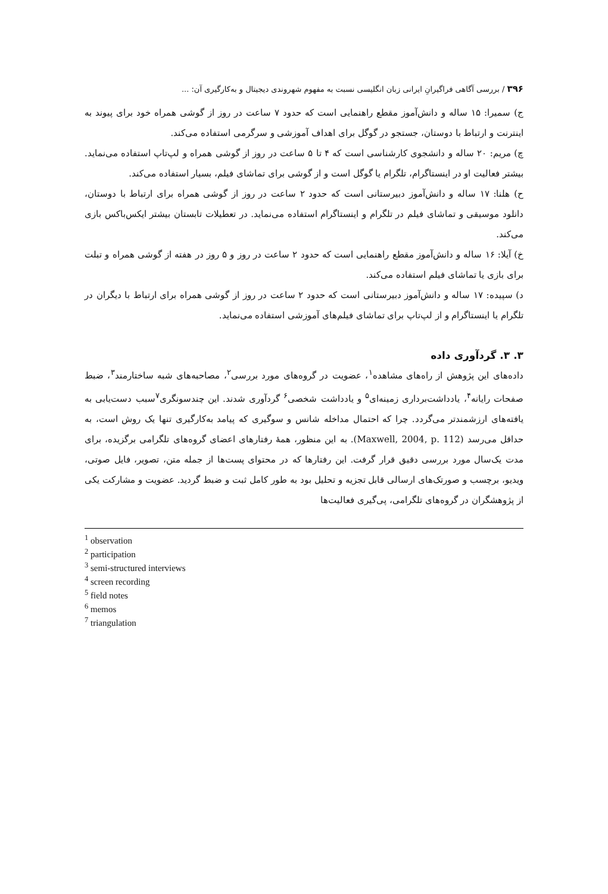۳۹۶ / بررسی آگاهی فراگیرانِ ایرانی زبان انگلیسی نسبت به مفهوم شهروندی دیجیتال و به‌کارگیری آن: ...
ج) سمیرا: ۱۵ ساله و دانش‌آموز مقطع راهنمایی است که حدود ۷ ساعت در روز از گوشی همراه خود برای پیوند به اینترنت و ارتباط با دوستان، جستجو در گوگل برای اهداف آموزشی و سرگرمی استفاده می‌کند.
چ) مریم: ۲۰ ساله و دانشجوی کارشناسی است که ۴ تا ۵ ساعت در روز از گوشی همراه و لپ‌تاپ استفاده می‌نماید. بیشتر فعالیت او در اینستاگرام، تلگرام یا گوگل است و از گوشی برای تماشای فیلم، بسیار استفاده می‌کند.
ح) هلنا: ۱۷ ساله و دانش‌آموز دبیرستانی است که حدود ۲ ساعت در روز از گوشی همراه برای ارتباط با دوستان، دانلود موسیقی و تماشای فیلم در تلگرام و اینستاگرام استفاده می‌نماید. در تعطیلات تابستان بیشتر ایکس‌باکس بازی می‌کند.
خ) آیلا: ۱۶ ساله و دانش‌آموز مقطع راهنمایی است که حدود ۲ ساعت در روز و ۵ روز در هفته از گوشی همراه و تبلت برای بازی یا تماشای فیلم استفاده می‌کند.
د) سپیده: ۱۷ ساله و دانش‌آموز دبیرستانی است که حدود ۲ ساعت در روز از گوشی همراه برای ارتباط با دیگران در تلگرام یا اینستاگرام و از لپ‌تاپ برای تماشای فیلم‌های آموزشی استفاده می‌نماید.
۳. ۳. گردآوری داده
داده‌های این پژوهش از راه‌های مشاهده<sup>۱</sup>، عضویت در گروه‌های مورد بررسی<sup>۲</sup>، مصاحبه‌های شبه ساختارمند<sup>۳</sup>، ضبط صفحات رایانه<sup>۴</sup>، یادداشت‌برداری زمینه‌ای<sup>۵</sup> و یادداشت شخصی<sup>۶</sup> گردآوری شدند. این چندسونگری<sup>۷</sup>سبب دست‌یابی به یافته‌های ارزشمندتر می‌گردد. چرا که احتمال مداخله شانس و سوگیری که پیامد به‌کارگیری تنها یک روش است، به حداقل می‌رسد (Maxwell, 2004, p. 112). به این منظور، همهٔ رفتارهای اعضای گروه‌های تلگرامی برگزیده، برای مدت یک‌سال مورد بررسی دقیق قرار گرفت. این رفتارها که در محتوای پست‌ها از جمله متن، تصویر، فایل صوتی، ویدیو، برچسب و صورتک‌های ارسالی قابل تجزیه و تحلیل بود به طور کامل ثبت و ضبط گردید. عضویت و مشارکت یکی از پژوهشگران در گروه‌های تلگرامی، پی‌گیری فعالیت‌ها
<sup>1</sup> observation
<sup>2</sup> participation
<sup>3</sup> semi-structured interviews
<sup>4</sup> screen recording
<sup>5</sup> field notes
<sup>6</sup> memos
<sup>7</sup> triangulation